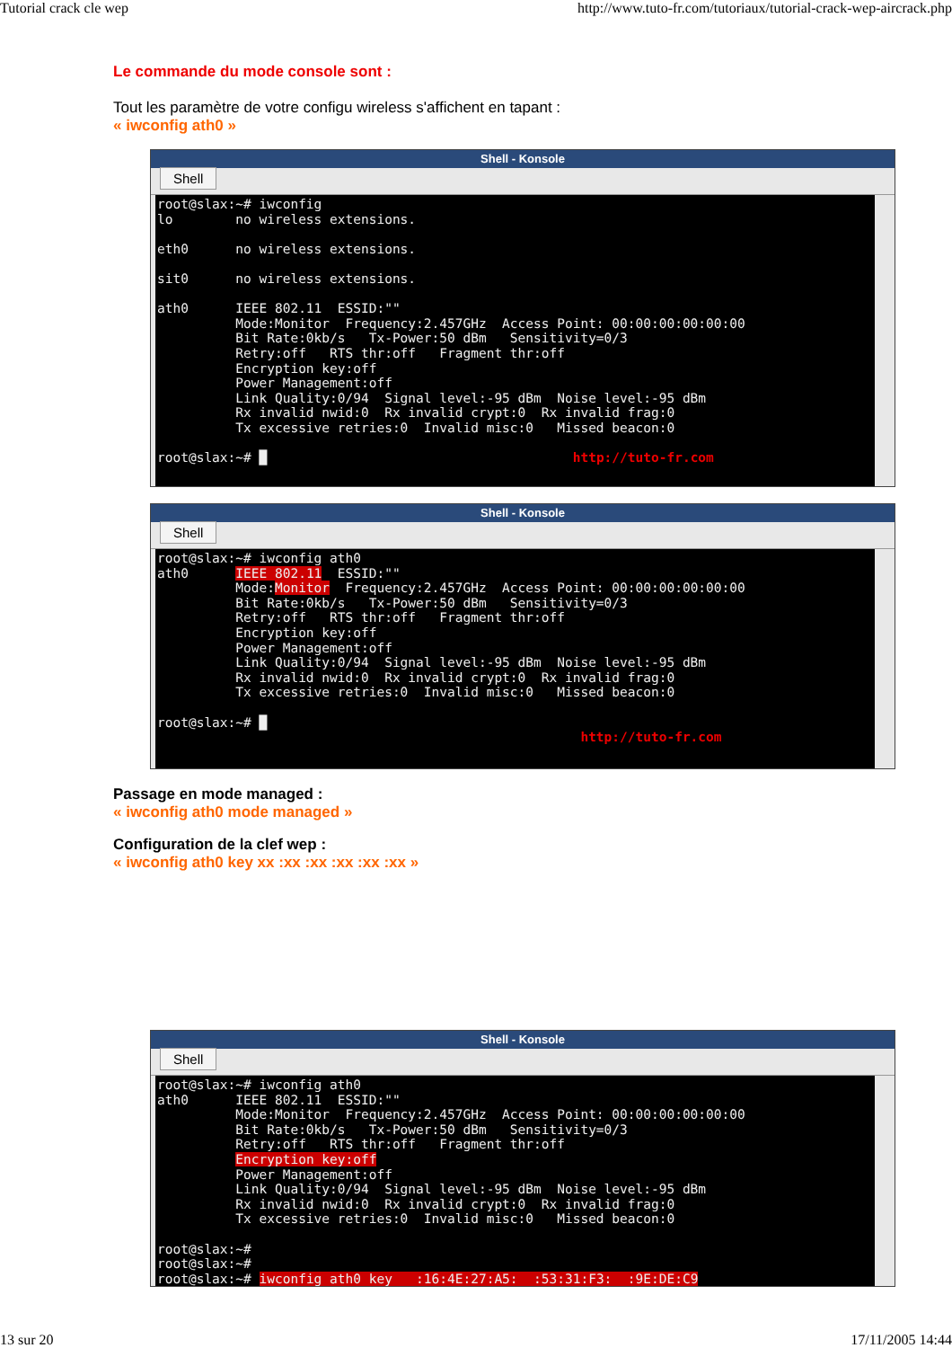Tutorial crack cle wep http://www.tuto-fr.com/tutoriaux/tutorial-crack-wep-aircrack.php
Le commande du mode console sont :
Tout les paramètre de votre configu wireless s'affichent en tapant :
« iwconfig ath0 »
Shell - Konsole
Shell
root@slax:~# iwconfig
lo        no wireless extensions.

eth0      no wireless extensions.

sit0      no wireless extensions.

ath0      IEEE 802.11  ESSID:""
          Mode:Monitor  Frequency:2.457GHz  Access Point: 00:00:00:00:00:00
          Bit Rate:0kb/s   Tx-Power:50 dBm   Sensitivity=0/3
          Retry:off   RTS thr:off   Fragment thr:off
          Encryption key:off
          Power Management:off
          Link Quality:0/94  Signal level:-95 dBm  Noise level:-95 dBm
          Rx invalid nwid:0  Rx invalid crypt:0  Rx invalid frag:0
          Tx excessive retries:0  Invalid misc:0   Missed beacon:0

root@slax:~# █                                       http://tuto-fr.com
Shell - Konsole
Shell
root@slax:~# iwconfig ath0
ath0      IEEE 802.11  ESSID:""
          Mode:Monitor  Frequency:2.457GHz  Access Point: 00:00:00:00:00:00
          Bit Rate:0kb/s   Tx-Power:50 dBm   Sensitivity=0/3
          Retry:off   RTS thr:off   Fragment thr:off
          Encryption key:off
          Power Management:off
          Link Quality:0/94  Signal level:-95 dBm  Noise level:-95 dBm
          Rx invalid nwid:0  Rx invalid crypt:0  Rx invalid frag:0
          Tx excessive retries:0  Invalid misc:0   Missed beacon:0

root@slax:~# █
                                                      http://tuto-fr.com
Passage en mode managed :
« iwconfig ath0 mode managed »
Configuration de la clef wep :
« iwconfig ath0 key xx :xx :xx :xx :xx :xx »
Shell - Konsole
Shell
root@slax:~# iwconfig ath0
ath0      IEEE 802.11  ESSID:""
          Mode:Monitor  Frequency:2.457GHz  Access Point: 00:00:00:00:00:00
          Bit Rate:0kb/s   Tx-Power:50 dBm   Sensitivity=0/3
          Retry:off   RTS thr:off   Fragment thr:off
          Encryption key:off
          Power Management:off
          Link Quality:0/94  Signal level:-95 dBm  Noise level:-95 dBm
          Rx invalid nwid:0  Rx invalid crypt:0  Rx invalid frag:0
          Tx excessive retries:0  Invalid misc:0   Missed beacon:0

root@slax:~#
root@slax:~#
root@slax:~# iwconfig ath0 key   :16:4E:27:A5:  :53:31:F3:  :9E:DE:C9
13 sur 20 17/11/2005 14:44